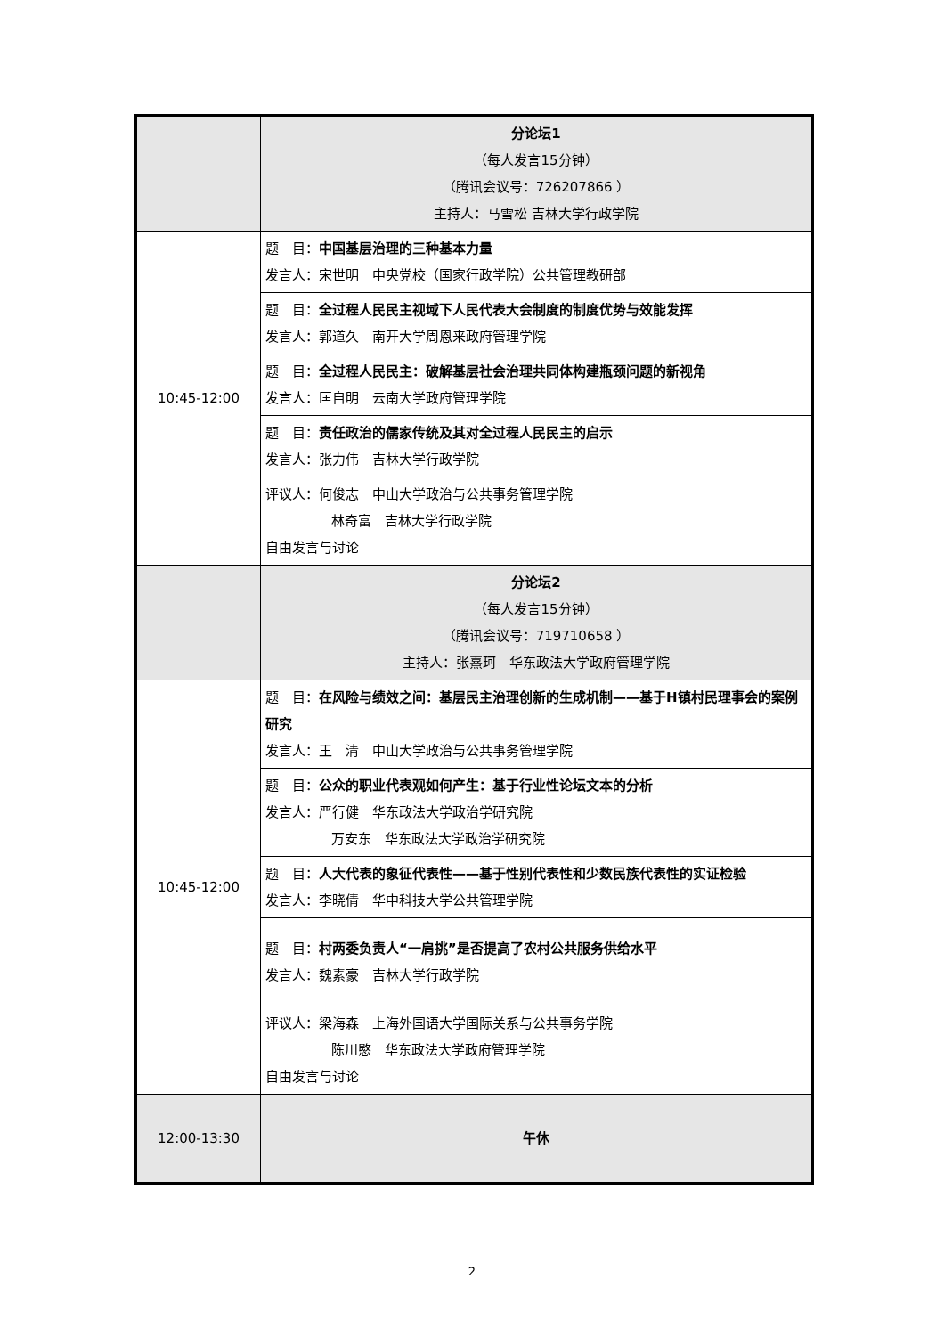| | 分论坛1 （每人发言15分钟） （腾讯会议号：726207866 ） 主持人：马雪松 吉林大学行政学院 |
| 10:45-12:00 | 题 目： 中国基层治理的三种基本力量 发言人：宋世明 中央党校（国家行政学院）公共管理教研部 |
| | 题 目： 全过程人民民主视域下人民代表大会制度的制度优势与效能发挥 发言人：郭道久 南开大学周恩来政府管理学院 |
| | 题 目： 全过程人民民主：破解基层社会治理共同体构建瓶颈问题的新视角 发言人：匡自明 云南大学政府管理学院 |
| | 题 目： 责任政治的儒家传统及其对全过程人民民主的启示 发言人：张力伟 吉林大学行政学院 |
| | 评议人：何俊志 中山大学政治与公共事务管理学院 林奇富 吉林大学行政学院 自由发言与讨论 |
| | 分论坛2 （每人发言15分钟） （腾讯会议号：719710658 ） 主持人：张熹珂 华东政法大学政府管理学院 |
| 10:45-12:00 | 题 目： 在风险与绩效之间：基层民主治理创新的生成机制——基于H镇村民理事会的案例研究 发言人：王 清 中山大学政治与公共事务管理学院 |
| | 题 目： 公众的职业代表观如何产生：基于行业性论坛文本的分析 发言人：严行健 华东政法大学政治学研究院 万安东 华东政法大学政治学研究院 |
| | 题 目： 人大代表的象征代表性——基于性别代表性和少数民族代表性的实证检验 发言人：李晓倩 华中科技大学公共管理学院 |
| | 题 目： 村两委负责人“一肩挑”是否提高了农村公共服务供给水平 发言人：魏素豪 吉林大学行政学院 |
| | 评议人：梁海森 上海外国语大学国际关系与公共事务学院 陈川愍 华东政法大学政府管理学院 自由发言与讨论 |
| 12:00-13:30 | 午休 |
2